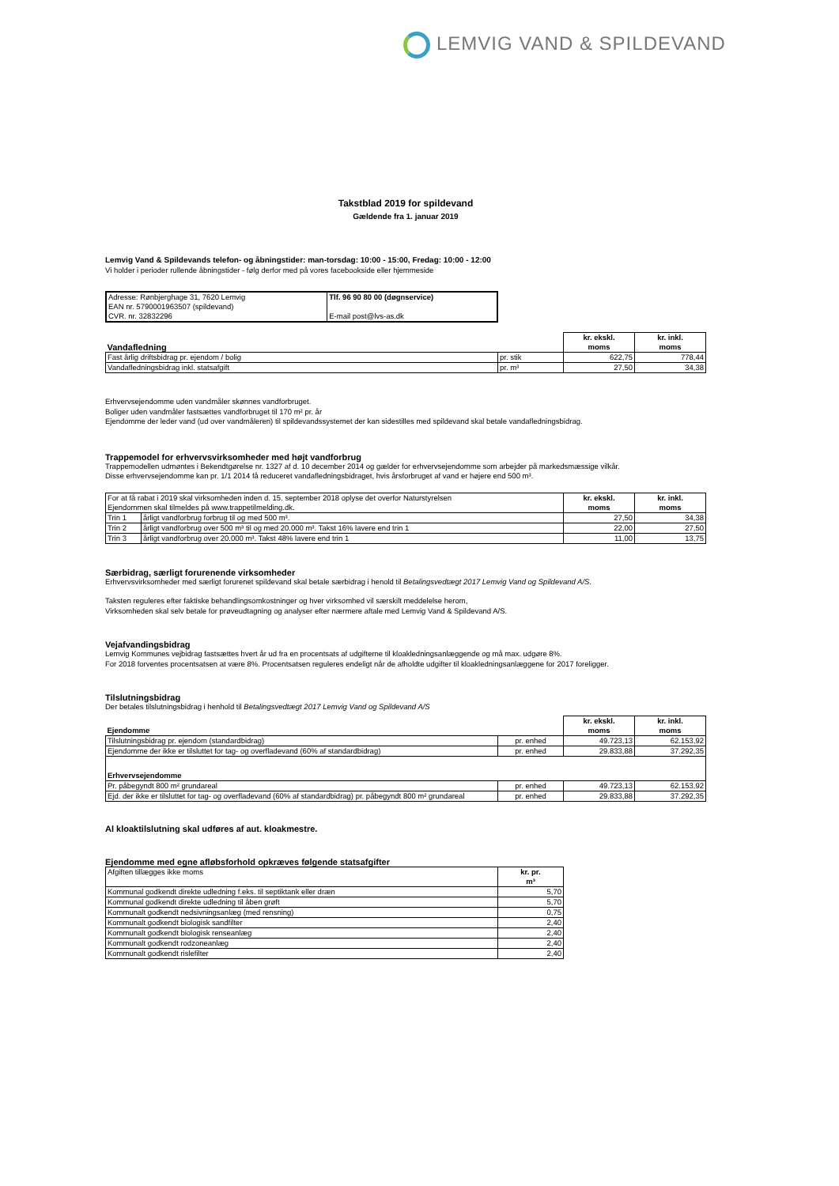LEMVIG VAND & SPILDEVAND
Takstblad 2019 for spildevand
Gældende fra 1. januar 2019
Lemvig Vand & Spildevands telefon- og åbningstider: man-torsdag: 10:00 - 15:00, Fredag: 10:00 - 12:00
Vi holder i perioder rullende åbningstider - følg derfor med på vores facebookside eller hjemmeside
| Adresse: Rønbjerghage 31, 7620 Lemvig EAN nr. 5790001963507 (spildevand) CVR. nr. 32832296 | Tlf. 96 90 80 00 (døgnservice) E-mail post@lvs-as.dk |
| Vandafledning | | kr. ekskl. moms | kr. inkl. moms |
| Fast årlig driftsbidrag pr. ejendom / bolig | pr. stik | 622,75 | 778,44 |
| Vandafledningsbidrag inkl. statsafgift | pr. m³ | 27,50 | 34,38 |
Erhvervsejendomme uden vandmåler skønnes vandforbruget.
Boliger uden vandmåler fastsættes vandforbruget til 170 m² pr. år
Ejendomme der leder vand (ud over vandmåleren) til spildevandssystemet der kan sidestilles med spildevand skal betale vandafledningsbidrag.
Trappemodel for erhvervsvirksomheder med højt vandforbrug
Trappemodellen udmøntes i Bekendtgørelse nr. 1327 af d. 10 december 2014 og gælder for erhvervsejendomme som arbejder på markedsmæssige vilkår.
Disse erhvervsejendomme kan pr. 1/1 2014 få reduceret vandafledningsbidraget, hvis årsforbruget af vand er højere end 500 m³.
| For at få rabat i 2019 skal virksomheden inden d. 15. september 2018 oplyse det overfor Naturstyrelsen Ejendommen skal tilmeldes på www.trappetilmelding.dk. | | kr. ekskl. moms | kr. inkl. moms |
| Trin 1 | årligt vandforbrug forbrug til og med 500 m³. | 27,50 | 34,38 |
| Trin 2 | årligt vandforbrug over 500 m³ til og med 20.000 m³. Takst 16% lavere end trin 1 | 22,00 | 27,50 |
| Trin 3 | årligt vandforbrug over 20.000 m³. Takst 48% lavere end trin 1 | 11,00 | 13,75 |
Særbidrag, særligt forurenende virksomheder
Erhvervsvirksomheder med særligt forurenet spildevand skal betale særbidrag i henold til Betalingsvedtægt 2017 Lemvig Vand og Spildevand A/S.
Taksten reguleres efter faktiske behandlingsomkostninger og hver virksomhed vil særskilt meddelelse herom,
Virksomheden skal selv betale for prøveudtagning og analyser efter nærmere aftale med Lemvig Vand & Spildevand A/S.
Vejafvandingsbidrag
Lemvig Kommunes vejbidrag fastsættes hvert år ud fra en procentsats af udgifterne til kloakledningsanlæggende og må max. udgøre 8%.
For 2018 forventes procentsatsen at være 8%. Procentsatsen reguleres endeligt når de afholdte udgifter til kloakledningsanlæggene for 2017 foreligger.
Tilslutningsbidrag
Der betales tilslutningsbidrag i henhold til Betalingsvedtægt 2017 Lemvig Vand og Spildevand A/S
| Ejendomme | | kr. ekskl. moms | kr. inkl. moms |
| Tilslutningsbidrag pr. ejendom (standardbidrag) | pr. enhed | 49.723,13 | 62.153,92 |
| Ejendomme der ikke er tilsluttet for tag- og overfladevand (60% af standardbidrag) | pr. enhed | 29.833,88 | 37.292,35 |
| Erhvervsejendomme | | | |
| Pr. påbegyndt 800 m² grundareal | pr. enhed | 49.723,13 | 62.153,92 |
| Ejd. der ikke er tilsluttet for tag- og overfladevand (60% af standardbidrag) pr. påbegyndt 800 m² grundareal | pr. enhed | 29.833,88 | 37.292,35 |
Al kloaktilslutning skal udføres af aut. kloakmestre.
Ejendomme med egne afløbsforhold opkræves følgende statsafgifter
| Afgiften tillægges ikke moms | kr. pr. m³ |
| Kommunal godkendt direkte udledning f.eks. til septiktank eller dræn | 5,70 |
| Kommunal godkendt direkte udledning til åben grøft | 5,70 |
| Kommunalt godkendt nedsivningsanlæg (med rensning) | 0,75 |
| Kommunalt godkendt biologisk sandfilter | 2,40 |
| Kommunalt godkendt biologisk renseanlæg | 2,40 |
| Kommunalt godkendt rodzoneanlæg | 2,40 |
| Kommunalt godkendt rislefilter | 2,40 |